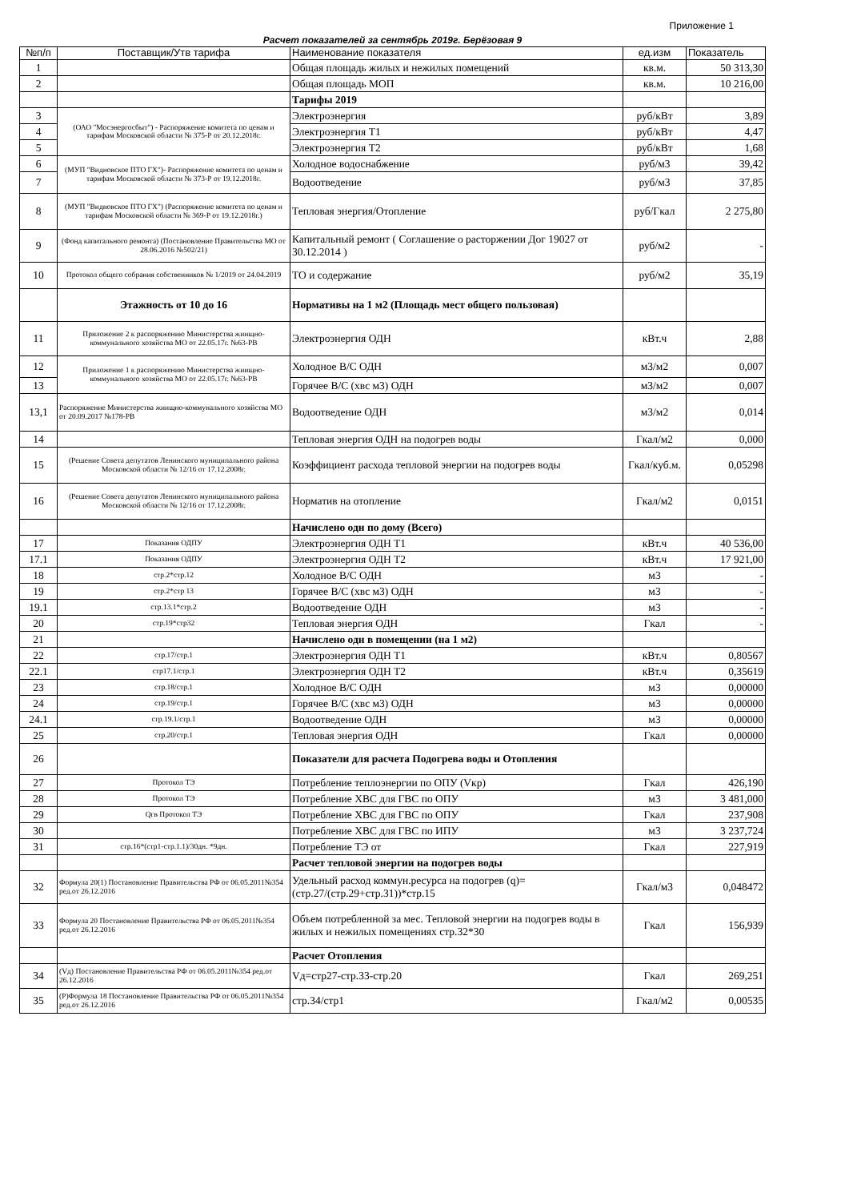Приложение 1
Расчет показателей за сентябрь 2019г. Берёзовая 9
| №п/п | Поставщик/Утв тарифа | Наименование показателя | ед.изм | Показатель |
| --- | --- | --- | --- | --- |
| 1 | | Общая площадь жилых и нежилых помещений | кв.м. | 50 313,30 |
| 2 | | Общая площадь МОП | кв.м. | 10 216,00 |
| | | Тарифы 2019 | | |
| 3 | (ОАО "Мосэнергосбыт") - Распоряжение комитета по ценам и тарифам Московской области № 375-Р от 20.12.2018г. | Электроэнергия | руб/кВт | 3,89 |
| 4 | | Электроэнергия Т1 | руб/кВт | 4,47 |
| 5 | | Электроэнергия Т2 | руб/кВт | 1,68 |
| 6 | (МУП "Видновское ПТО ГХ")- Распоряжение комитета по ценам и тарифам Московской области № 373-Р от 19.12.2018г. | Холодное водоснабжение | руб/м3 | 39,42 |
| 7 | | Водоотведение | руб/м3 | 37,85 |
| 8 | (МУП "Видновское ПТО ГХ") (Распоряжение комитета по ценам и тарифам Московской области № 369-Р от 19.12.2018г.) | Тепловая энергия/Отопление | руб/Гкал | 2 275,80 |
| 9 | (Фонд капитального ремонта) (Постановление Правительства МО от 28.06.2016 №502/21) | Капитальный ремонт ( Соглашение о расторжении Дог 19027 от 30.12.2014 ) | руб/м2 | - |
| 10 | Протокол общего собрания собственников № 1/2019 от 24.04.2019 | ТО и содержание | руб/м2 | 35,19 |
| | Этажность от 10 до 16 | Нормативы на 1 м2 (Площадь мест общего пользовая) | | |
| 11 | Приложение 2 к распоряжению Министерства жиищно-коммунального хозяйства МО от 22.05.17г. №63-РВ | Электроэнергия ОДН | кВт.ч | 2,88 |
| 12 | Приложение 1 к распоряжению Министерства жиищно-коммунального хозяйства МО от 22.05.17г. №63-РВ | Холодное В/С ОДН | м3/м2 | 0,007 |
| 13 | | Горячее В/С (хвс м3) ОДН | м3/м2 | 0,007 |
| 13,1 | Распоряжение Министерства жиищно-коммунального хозяйства МО от 20.09.2017 №178-РВ | Водоотведение ОДН | м3/м2 | 0,014 |
| 14 | | Тепловая энергия ОДН на подогрев воды | Гкал/м2 | 0,000 |
| 15 | (Решение Совета депутатов Ленинского муниципального района Московской области № 12/16 от 17.12.2008г. | Коэффициент расхода тепловой энергии на подогрев воды | Гкал/куб.м. | 0,05298 |
| 16 | (Решение Совета депутатов Ленинского муниципального района Московской области № 12/16 от 17.12.2008г. | Норматив на отопление | Гкал/м2 | 0,0151 |
| | | Начислено одн по дому (Всего) | | |
| 17 | Показания ОДПУ | Электроэнергия ОДН Т1 | кВт.ч | 40 536,00 |
| 17.1 | Показания ОДПУ | Электроэнергия ОДН Т2 | кВт.ч | 17 921,00 |
| 18 | стр.2*стр.12 | Холодное В/С ОДН | м3 | - |
| 19 | стр.2*стр 13 | Горячее В/С (хвс м3) ОДН | м3 | - |
| 19.1 | стр.13.1*стр.2 | Водоотведение ОДН | м3 | - |
| 20 | стр.19*стр32 | Тепловая энергия ОДН | Гкал | - |
| 21 | | Начислено одн в помещении (на 1 м2) | | |
| 22 | стр.17/стр.1 | Электроэнергия ОДН Т1 | кВт.ч | 0,80567 |
| 22.1 | стр17.1/стр.1 | Электроэнергия ОДН Т2 | кВт.ч | 0,35619 |
| 23 | стр.18/стр.1 | Холодное В/С ОДН | м3 | 0,00000 |
| 24 | стр.19/стр.1 | Горячее В/С (хвс м3) ОДН | м3 | 0,00000 |
| 24.1 | стр.19.1/стр.1 | Водоотведение ОДН | м3 | 0,00000 |
| 25 | стр.20/стр.1 | Тепловая энергия ОДН | Гкал | 0,00000 |
| 26 | | Показатели для расчета Подогрева воды и Отопления | | |
| 27 | Протокол ТЭ | Потребление теплоэнергии по ОПУ (Vкр) | Гкал | 426,190 |
| 28 | Протокол ТЭ | Потребление ХВС для ГВС по ОПУ | м3 | 3 481,000 |
| 29 | Qгв Протокол ТЭ | Потребление ХВС для ГВС по ОПУ | Гкал | 237,908 |
| 30 | | Потребление ХВС для ГВС по ИПУ | м3 | 3 237,724 |
| 31 | стр.16*(стр1-стр.1.1)/30дн. *9дн. | Потребление ТЭ от | Гкал | 227,919 |
| | | Расчет тепловой энергии на подогрев воды | | |
| 32 | Формула 20(1) Постановление Правительства РФ от 06.05.2011№354 ред.от 26.12.2016 | Удельный расход коммун.ресурса на подогрев (q)=(стр.27/(стр.29+стр.31))*стр.15 | Гкал/м3 | 0,048472 |
| 33 | Формула 20 Постановление Правительства РФ от 06.05.2011№354 ред.от 26.12.2016 | Объем потребленной за мес. Тепловой энергии на подогрев воды в жилых и нежилых помещениях стр.32*30 | Гкал | 156,939 |
| | | Расчет Отопления | | |
| 34 | (Vд) Постановление Правительства РФ от 06.05.2011№354 ред.от 26.12.2016 | Vд=стр27-стр.33-стр.20 | Гкал | 269,251 |
| 35 | (Р)Формула 18 Постановление Правительства РФ от 06.05.2011№354 ред.от 26.12.2016 | стр.34/стр1 | Гкал/м2 | 0,00535 |